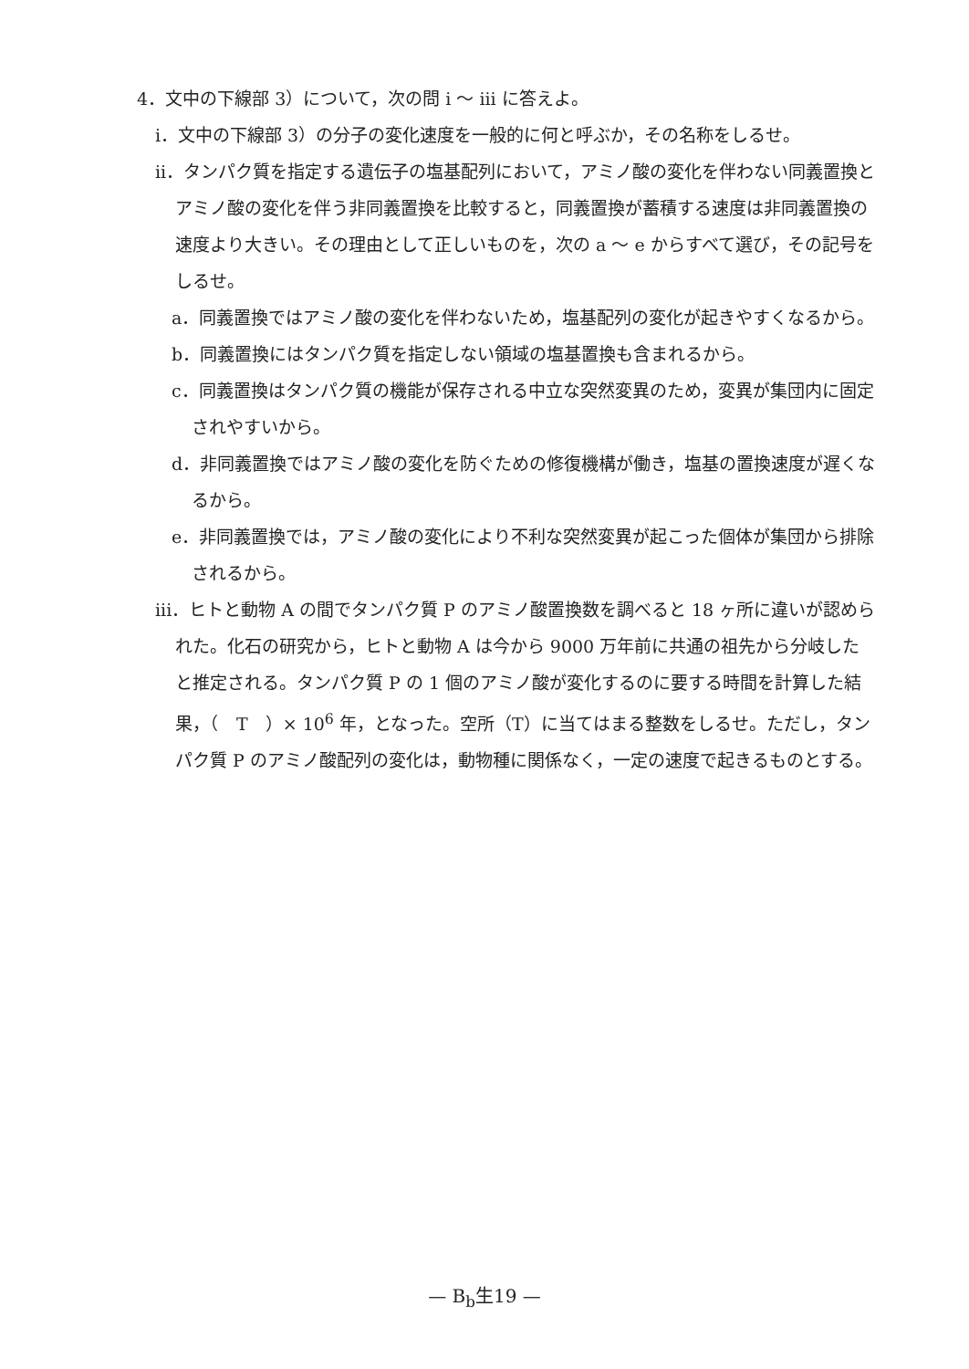4．文中の下線部 3）について，次の問 i 〜 iii に答えよ。
i．文中の下線部 3）の分子の変化速度を一般的に何と呼ぶか，その名称をしるせ。
ii．タンパク質を指定する遺伝子の塩基配列において，アミノ酸の変化を伴わない同義置換とアミノ酸の変化を伴う非同義置換を比較すると，同義置換が蓄積する速度は非同義置換の速度より大きい。その理由として正しいものを，次の a 〜 e からすべて選び，その記号をしるせ。
a．同義置換ではアミノ酸の変化を伴わないため，塩基配列の変化が起きやすくなるから。
b．同義置換にはタンパク質を指定しない領域の塩基置換も含まれるから。
c．同義置換はタンパク質の機能が保存される中立な突然変異のため，変異が集団内に固定されやすいから。
d．非同義置換ではアミノ酸の変化を防ぐための修復機構が働き，塩基の置換速度が遅くなるから。
e．非同義置換では，アミノ酸の変化により不利な突然変異が起こった個体が集団から排除されるから。
iii．ヒトと動物 A の間でタンパク質 P のアミノ酸置換数を調べると 18 ヶ所に違いが認められた。化石の研究から，ヒトと動物 A は今から 9000 万年前に共通の祖先から分岐したと推定される。タンパク質 P の 1 個のアミノ酸が変化するのに要する時間を計算した結果，（　T　）× 10<sup>6</sup> 年，となった。空所（T）に当てはまる整数をしるせ。ただし，タンパク質 P のアミノ酸配列の変化は，動物種に関係なく，一定の速度で起きるものとする。
— B<sub>b</sub>生19 —